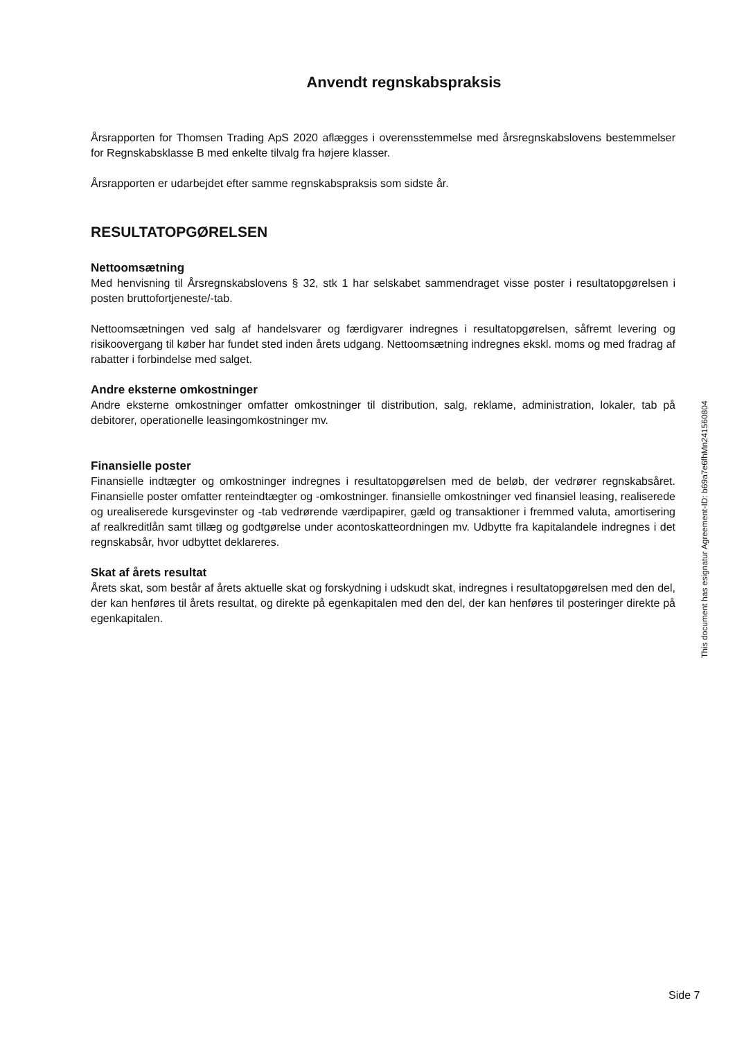Anvendt regnskabspraksis
Årsrapporten for Thomsen Trading ApS 2020 aflægges i overensstemmelse med årsregnskabslovens bestemmelser for Regnskabsklasse B med enkelte tilvalg fra højere klasser.
Årsrapporten er udarbejdet efter samme regnskabspraksis som sidste år.
RESULTATOPGØRELSEN
Nettoomsætning
Med henvisning til Årsregnskabslovens § 32, stk 1 har selskabet sammendraget visse poster i resultatopgørelsen i posten bruttofortjeneste/-tab.
Nettoomsætningen ved salg af handelsvarer og færdigvarer indregnes i resultatopgørelsen, såfremt levering og risikoovergang til køber har fundet sted inden årets udgang. Nettoomsætning indregnes ekskl. moms og med fradrag af rabatter i forbindelse med salget.
Andre eksterne omkostninger
Andre eksterne omkostninger omfatter omkostninger til distribution, salg, reklame, administration, lokaler, tab på debitorer, operationelle leasingomkostninger mv.
Finansielle poster
Finansielle indtægter og omkostninger indregnes i resultatopgørelsen med de beløb, der vedrører regnskabsåret. Finansielle poster omfatter renteindtægter og -omkostninger. finansielle omkostninger ved finansiel leasing, realiserede og urealiserede kursgevinster og -tab vedrørende værdipapirer, gæld og transaktioner i fremmed valuta, amortisering af realkreditlån samt tillæg og godtgørelse under acontoskatteordningen mv. Udbytte fra kapitalandele indregnes i det regnskabsår, hvor udbyttet deklareres.
Skat af årets resultat
Årets skat, som består af årets aktuelle skat og forskydning i udskudt skat, indregnes i resultatopgørelsen med den del, der kan henføres til årets resultat, og direkte på egenkapitalen med den del, der kan henføres til posteringer direkte på egenkapitalen.
This document has esignatur Agreement-ID: b69a7e6fhMn241560804
Side 7